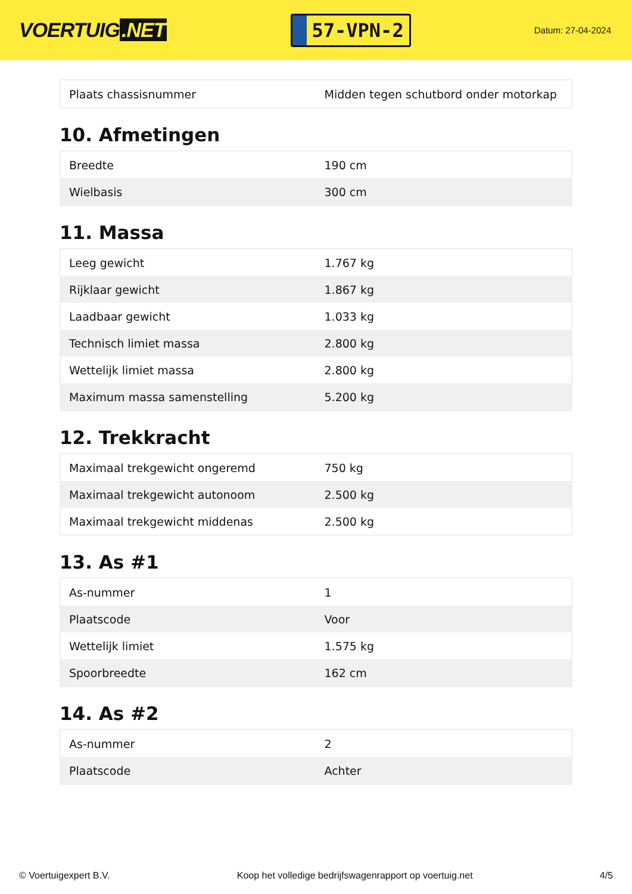VOERTUIG.NET
57-VPN-2
Datum: 27-04-2024
| Plaats chassisnummer | Midden tegen schutbord onder motorkap |
10. Afmetingen
| Breedte | 190 cm |
| Wielbasis | 300 cm |
11. Massa
| Leeg gewicht | 1.767 kg |
| Rijklaar gewicht | 1.867 kg |
| Laadbaar gewicht | 1.033 kg |
| Technisch limiet massa | 2.800 kg |
| Wettelijk limiet massa | 2.800 kg |
| Maximum massa samenstelling | 5.200 kg |
12. Trekkracht
| Maximaal trekgewicht ongeremd | 750 kg |
| Maximaal trekgewicht autonoom | 2.500 kg |
| Maximaal trekgewicht middenas | 2.500 kg |
13. As #1
| As-nummer | 1 |
| Plaatscode | Voor |
| Wettelijk limiet | 1.575 kg |
| Spoorbreedte | 162 cm |
14. As #2
| As-nummer | 2 |
| Plaatscode | Achter |
© Voertuigexpert B.V. Koop het volledige bedrijfswagenrapport op voertuig.net 4/5